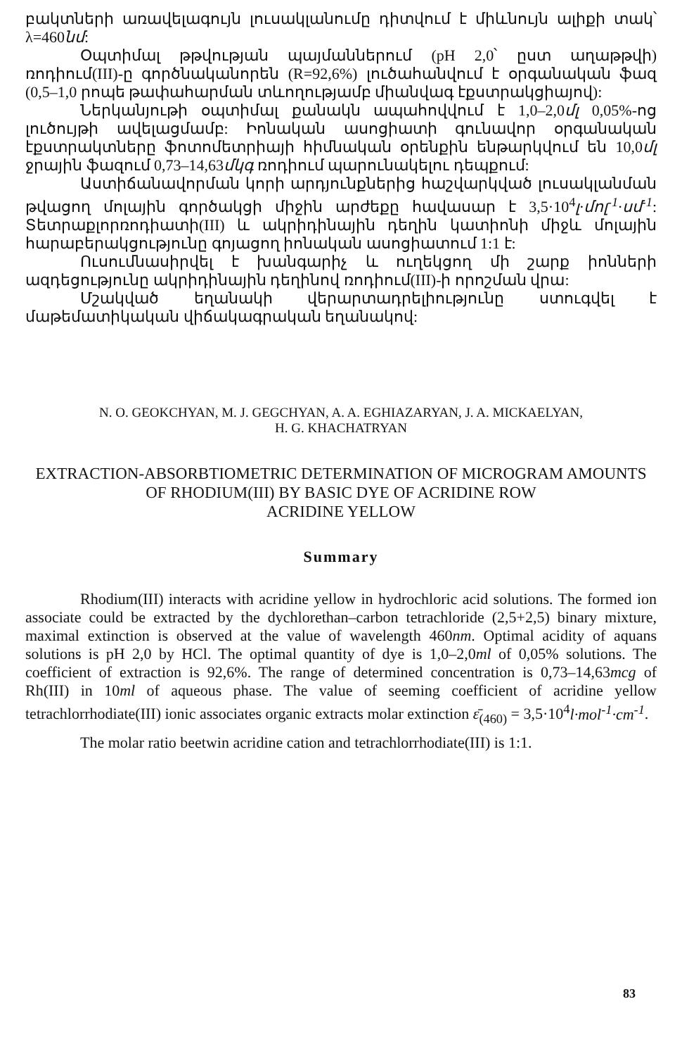բակտների առավելագույն լուսակլանումը դիտվում է միևնույն ալիքի տակ՝ λ=460նմ:
Օպտիմալ թթվության պայմաններում (pH 2,0՝ ըստ աղաթթվի) ռոդիում(III)-ը գործնականորեն (R=92,6%) լուծահանվում է օրգանական ֆազ (0,5–1,0 րոպե թափահարման տևողությամբ միանվագ էքստրակցիայով):
Ներկանյութի օպտիմալ քանակն ապահովվում է 1,0–2,0մլ 0,05%-ոց լուծույթի ավելացմամբ: Իոնական ասոցիատի գունավոր օրգանական էքստրակտները ֆոտոմետրիայի հիմնական օրենքին ենթարկվում են 10,0մլ ջրային ֆազում 0,73–14,63մկգ ռոդիում պարունակելու դեպքում:
Աստիճանավորման կորի արդյունքներից հաշվարկված լուսակլանման թվացող մոլային գործակցի միջին արժեքը հավասար է 3,5·10<sup>4</sup>լ·մոլ<sup>-1</sup>·սմ<sup>-1</sup>: Տետրաքլորռոդիատի(III) և ակրիդինային դեղին կատիոնի միջև մոլային հարաբերակցությունը գոյացող իոնական ասոցիատում 1:1 է:
Ուսումնասիրվել է խանգարիչ և ուղեկցող մի շարք իոնների ազդեցությունը ակրիդինային դեղինով ռոդիում(III)-ի որոշման վրա:
Մշակված եղանակի վերարտադրելիությունը ստուգվել է մաթեմատիկական վիճակագրական եղանակով:
N. O. GEOKCHYAN, M. J. GEGCHYAN, A. A. EGHIAZARYAN, J. A. MICKAELYAN,
H. G. KHACHATRYAN
EXTRACTION-ABSORBTIOMETRIC DETERMINATION OF MICROGRAM AMOUNTS OF RHODIUM(III) BY BASIC DYE OF ACRIDINE ROW
ACRIDINE YELLOW
Summary
Rhodium(III) interacts with acridine yellow in hydrochloric acid solutions. The formed ion associate could be extracted by the dychlorethan–carbon tetrachloride (2,5+2,5) binary mixture, maximal extinction is observed at the value of wavelength 460nm. Optimal acidity of aquans solutions is pH 2,0 by HCl. The optimal quantity of dye is 1,0–2,0ml of 0,05% solutions. The coefficient of extraction is 92,6%. The range of determined concentration is 0,73–14,63mcg of Rh(III) in 10ml of aqueous phase. The value of seeming coefficient of acridine yellow tetrachlorrhodiate(III) ionic associates organic extracts molar extinction ε̄<sub>(460)</sub> = 3,5·10<sup>4</sup>l·mol<sup>-1</sup>·cm<sup>-1</sup>.
The molar ratio beetwin acridine cation and tetrachlorrhodiate(III) is 1:1.
83